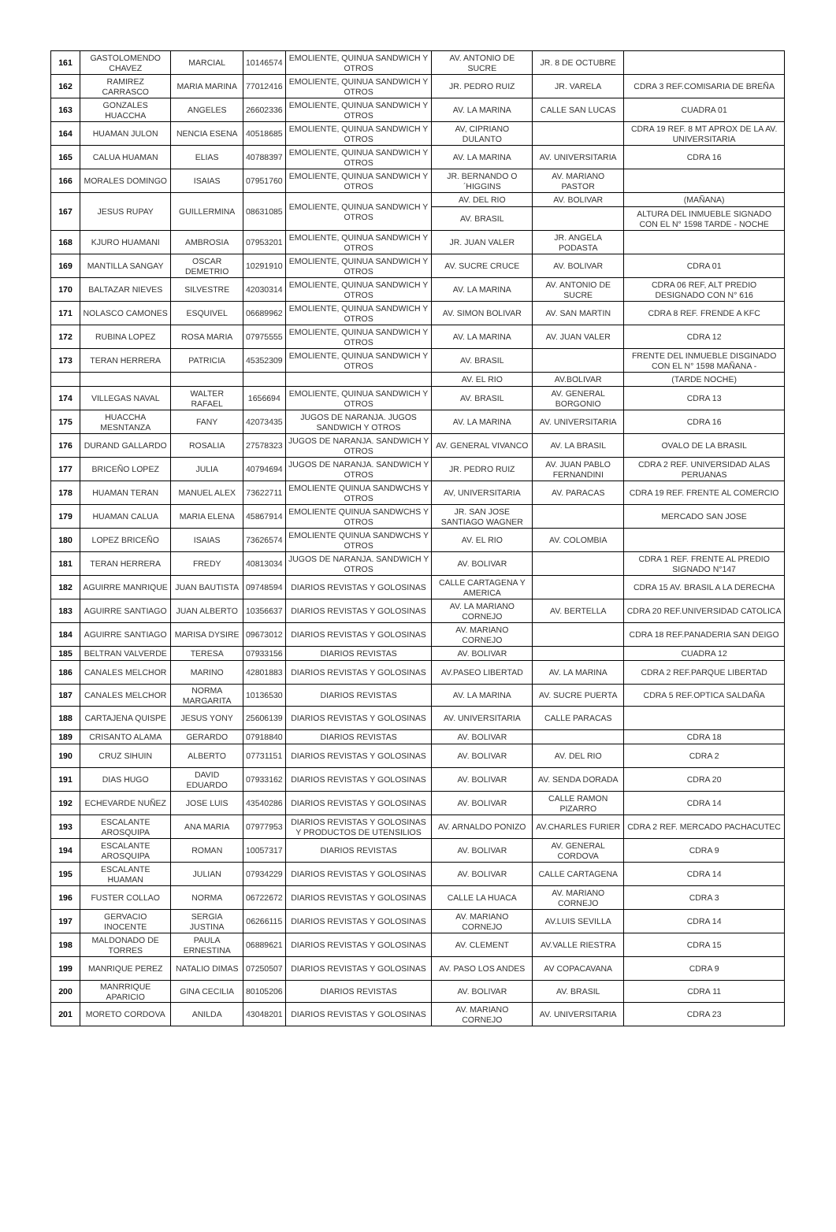| 161 | GASTOLOMENDO CHAVEZ | MARCIAL | 10146574 | EMOLIENTE, QUINUA SANDWICH Y OTROS | AV. ANTONIO DE SUCRE | JR. 8 DE OCTUBRE | |
| 162 | RAMIREZ CARRASCO | MARIA MARINA | 77012416 | EMOLIENTE, QUINUA SANDWICH Y OTROS | JR. PEDRO RUIZ | JR. VARELA | CDRA 3 REF.COMISARIA DE BREÑA |
| 163 | GONZALES HUACCHA | ANGELES | 26602336 | EMOLIENTE, QUINUA SANDWICH Y OTROS | AV. LA MARINA | CALLE SAN LUCAS | CUADRA 01 |
| 164 | HUAMAN JULON | NENCIA ESENA | 40518685 | EMOLIENTE, QUINUA SANDWICH Y OTROS | AV, CIPRIANO DULANTO | | CDRA 19 REF. 8 MT APROX DE LA AV. UNIVERSITARIA |
| 165 | CALUA HUAMAN | ELIAS | 40788397 | EMOLIENTE, QUINUA SANDWICH Y OTROS | AV. LA MARINA | AV. UNIVERSITARIA | CDRA 16 |
| 166 | MORALES DOMINGO | ISAIAS | 07951760 | EMOLIENTE, QUINUA SANDWICH Y OTROS | JR. BERNANDO O´HIGGINS | AV. MARIANO PASTOR | |
| 167 | JESUS RUPAY | GUILLERMINA | 08631085 | EMOLIENTE, QUINUA SANDWICH Y OTROS | AV. DEL RIO | AV. BOLIVAR | (MAÑANA) |
| | | | | | AV. BRASIL | | ALTURA DEL INMUEBLE SIGNADO CON EL N° 1598 TARDE - NOCHE |
| 168 | KJURO HUAMANI | AMBROSIA | 07953201 | EMOLIENTE, QUINUA SANDWICH Y OTROS | JR. JUAN VALER | JR. ANGELA PODASTA | |
| 169 | MANTILLA SANGAY | OSCAR DEMETRIO | 10291910 | EMOLIENTE, QUINUA SANDWICH Y OTROS | AV. SUCRE CRUCE | AV. BOLIVAR | CDRA 01 |
| 170 | BALTAZAR NIEVES | SILVESTRE | 42030314 | EMOLIENTE, QUINUA SANDWICH Y OTROS | AV. LA MARINA | AV. ANTONIO DE SUCRE | CDRA 06 REF, ALT PREDIO DESIGNADO CON N° 616 |
| 171 | NOLASCO CAMONES | ESQUIVEL | 06689962 | EMOLIENTE, QUINUA SANDWICH Y OTROS | AV. SIMON BOLIVAR | AV. SAN MARTIN | CDRA 8 REF. FRENDE A KFC |
| 172 | RUBINA LOPEZ | ROSA MARIA | 07975555 | EMOLIENTE, QUINUA SANDWICH Y OTROS | AV. LA MARINA | AV. JUAN VALER | CDRA 12 |
| 173 | TERAN HERRERA | PATRICIA | 45352309 | EMOLIENTE, QUINUA SANDWICH Y OTROS | AV. BRASIL | | FRENTE DEL INMUEBLE DISGINADO CON EL N° 1598 MAÑANA - |
| | | | | | AV. EL RIO | AV.BOLIVAR | (TARDE NOCHE) |
| 174 | VILLEGAS NAVAL | WALTER RAFAEL | 1656694 | EMOLIENTE, QUINUA SANDWICH Y OTROS | AV. BRASIL | AV. GENERAL BORGONIO | CDRA 13 |
| 175 | HUACCHA MESNTANZA | FANY | 42073435 | JUGOS DE NARANJA. JUGOS SANDWICH Y OTROS | AV. LA MARINA | AV. UNIVERSITARIA | CDRA 16 |
| 176 | DURAND GALLARDO | ROSALIA | 27578323 | JUGOS DE NARANJA. SANDWICH Y OTROS | AV. GENERAL VIVANCO | AV. LA BRASIL | OVALO DE LA BRASIL |
| 177 | BRICEÑO LOPEZ | JULIA | 40794694 | JUGOS DE NARANJA. SANDWICH Y OTROS | JR. PEDRO RUIZ | AV. JUAN PABLO FERNANDINI | CDRA 2 REF. UNIVERSIDAD ALAS PERUANAS |
| 178 | HUAMAN TERAN | MANUEL ALEX | 73622711 | EMOLIENTE QUINUA SANDWCHS Y OTROS | AV, UNIVERSITARIA | AV. PARACAS | CDRA 19 REF. FRENTE AL COMERCIO |
| 179 | HUAMAN CALUA | MARIA ELENA | 45867914 | EMOLIENTE QUINUA SANDWCHS Y OTROS | JR. SAN JOSE SANTIAGO WAGNER | | MERCADO SAN JOSE |
| 180 | LOPEZ BRICEÑO | ISAIAS | 73626574 | EMOLIENTE QUINUA SANDWCHS Y OTROS | AV. EL RIO | AV. COLOMBIA | |
| 181 | TERAN HERRERA | FREDY | 40813034 | JUGOS DE NARANJA. SANDWICH Y OTROS | AV. BOLIVAR | | CDRA 1 REF. FRENTE AL PREDIO SIGNADO N°147 |
| 182 | AGUIRRE MANRIQUE | JUAN BAUTISTA | 09748594 | DIARIOS REVISTAS Y GOLOSINAS | CALLE CARTAGENA Y AMERICA | | CDRA 15 AV. BRASIL A LA DERECHA |
| 183 | AGUIRRE SANTIAGO | JUAN ALBERTO | 10356637 | DIARIOS REVISTAS Y GOLOSINAS | AV. LA MARIANO CORNEJO | AV. BERTELLA | CDRA 20 REF.UNIVERSIDAD CATOLICA |
| 184 | AGUIRRE SANTIAGO | MARISA DYSIRE | 09673012 | DIARIOS REVISTAS Y GOLOSINAS | AV. MARIANO CORNEJO | | CDRA 18 REF.PANADERIA SAN DEIGO |
| 185 | BELTRAN VALVERDE | TERESA | 07933156 | DIARIOS REVISTAS | AV. BOLIVAR | | CUADRA 12 |
| 186 | CANALES MELCHOR | MARINO | 42801883 | DIARIOS REVISTAS Y GOLOSINAS | AV.PASEO LIBERTAD | AV. LA MARINA | CDRA 2 REF.PARQUE LIBERTAD |
| 187 | CANALES MELCHOR | NORMA MARGARITA | 10136530 | DIARIOS REVISTAS | AV. LA MARINA | AV. SUCRE PUERTA | CDRA 5 REF.OPTICA SALDAÑA |
| 188 | CARTAJENA QUISPE | JESUS YONY | 25606139 | DIARIOS REVISTAS Y GOLOSINAS | AV. UNIVERSITARIA | CALLE PARACAS | |
| 189 | CRISANTO ALAMA | GERARDO | 07918840 | DIARIOS REVISTAS | AV. BOLIVAR | | CDRA 18 |
| 190 | CRUZ SIHUIN | ALBERTO | 07731151 | DIARIOS REVISTAS Y GOLOSINAS | AV. BOLIVAR | AV. DEL RIO | CDRA 2 |
| 191 | DIAS HUGO | DAVID EDUARDO | 07933162 | DIARIOS REVISTAS Y GOLOSINAS | AV. BOLIVAR | AV. SENDA DORADA | CDRA 20 |
| 192 | ECHEVARDE NUÑEZ | JOSE LUIS | 43540286 | DIARIOS REVISTAS Y GOLOSINAS | AV. BOLIVAR | CALLE RAMON PIZARRO | CDRA 14 |
| 193 | ESCALANTE AROSQUIPA | ANA MARIA | 07977953 | DIARIOS REVISTAS Y GOLOSINAS Y PRODUCTOS DE UTENSILIOS | AV. ARNALDO PONIZO | AV.CHARLES FURIER | CDRA 2 REF. MERCADO PACHACUTEC |
| 194 | ESCALANTE AROSQUIPA | ROMAN | 10057317 | DIARIOS REVISTAS | AV. BOLIVAR | AV. GENERAL CORDOVA | CDRA 9 |
| 195 | ESCALANTE HUAMAN | JULIAN | 07934229 | DIARIOS REVISTAS Y GOLOSINAS | AV. BOLIVAR | CALLE CARTAGENA | CDRA 14 |
| 196 | FUSTER COLLAO | NORMA | 06722672 | DIARIOS REVISTAS Y GOLOSINAS | CALLE LA HUACA | AV. MARIANO CORNEJO | CDRA 3 |
| 197 | GERVACIO INOCENTE | SERGIA JUSTINA | 06266115 | DIARIOS REVISTAS Y GOLOSINAS | AV. MARIANO CORNEJO | AV.LUIS SEVILLA | CDRA 14 |
| 198 | MALDONADO DE TORRES | PAULA ERNESTINA | 06889621 | DIARIOS REVISTAS Y GOLOSINAS | AV. CLEMENT | AV.VALLE RIESTRA | CDRA 15 |
| 199 | MANRIQUE PEREZ | NATALIO DIMAS | 07250507 | DIARIOS REVISTAS Y GOLOSINAS | AV. PASO LOS ANDES | AV COPACAVANA | CDRA 9 |
| 200 | MANRRIQUE APARICIO | GINA CECILIA | 80105206 | DIARIOS REVISTAS | AV. BOLIVAR | AV. BRASIL | CDRA 11 |
| 201 | MORETO CORDOVA | ANILDA | 43048201 | DIARIOS REVISTAS Y GOLOSINAS | AV. MARIANO CORNEJO | AV. UNIVERSITARIA | CDRA 23 |